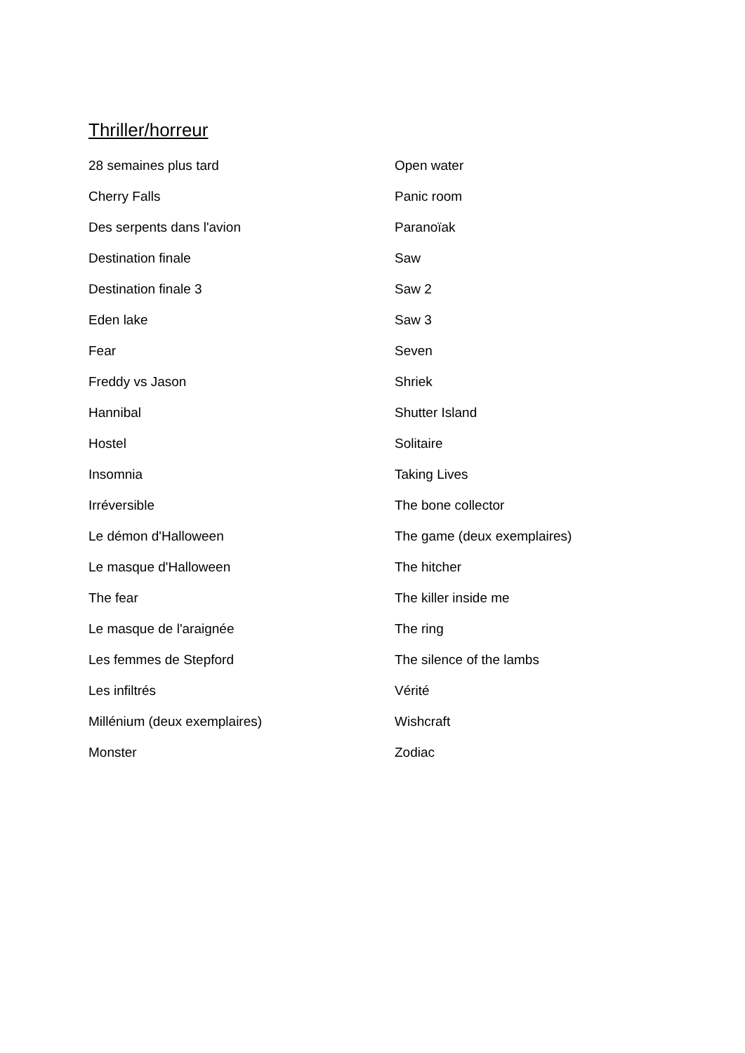Thriller/horreur
28 semaines plus tard
Cherry Falls
Des serpents dans l'avion
Destination finale
Destination finale 3
Eden lake
Fear
Freddy vs Jason
Hannibal
Hostel
Insomnia
Irréversible
Le démon d'Halloween
Le masque d'Halloween
The fear
Le masque de l'araignée
Les femmes de Stepford
Les infiltrés
Millénium (deux exemplaires)
Monster
Open water
Panic room
Paranoïak
Saw
Saw 2
Saw 3
Seven
Shriek
Shutter Island
Solitaire
Taking Lives
The bone collector
The game (deux exemplaires)
The hitcher
The killer inside me
The ring
The silence of the lambs
Vérité
Wishcraft
Zodiac